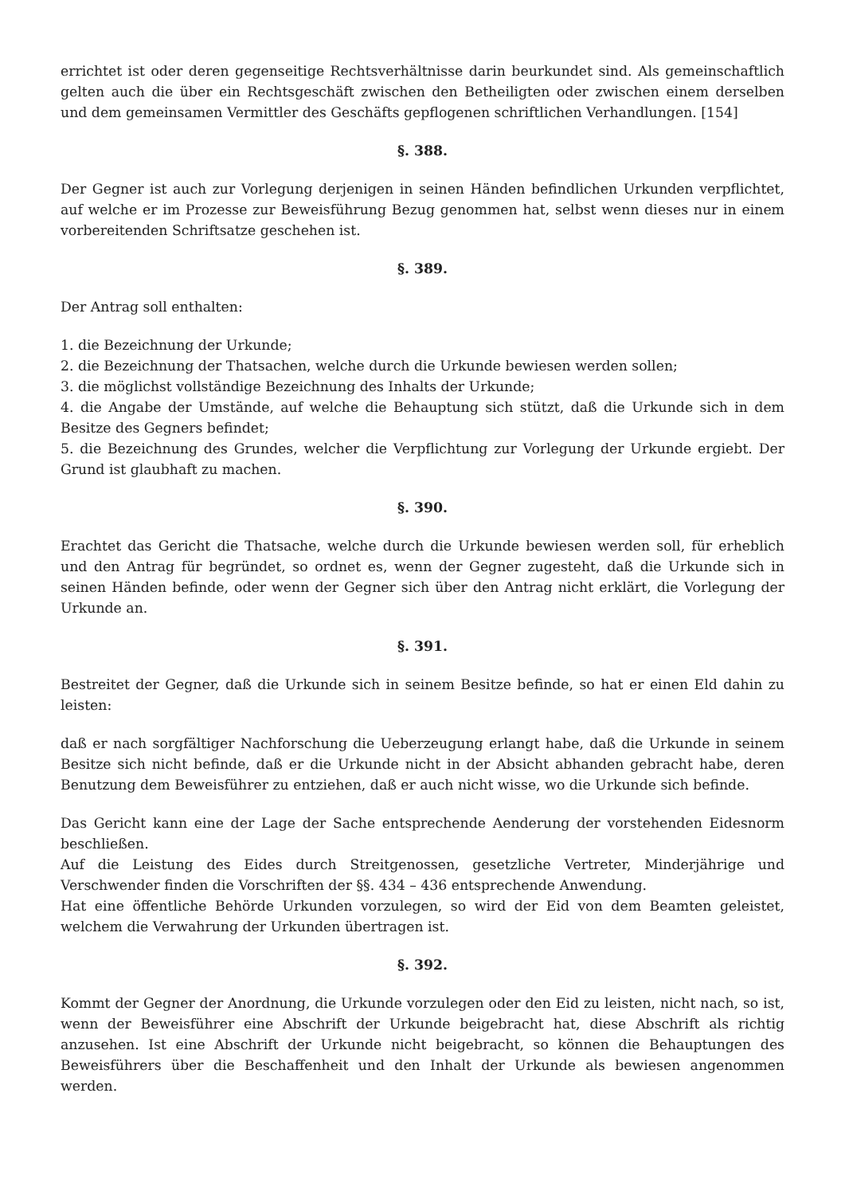errichtet ist oder deren gegenseitige Rechtsverhältnisse darin beurkundet sind. Als gemeinschaftlich gelten auch die über ein Rechtsgeschäft zwischen den Betheiligten oder zwischen einem derselben und dem gemeinsamen Vermittler des Geschäfts gepflogenen schriftlichen Verhandlungen. [154]
§. 388.
Der Gegner ist auch zur Vorlegung derjenigen in seinen Händen befindlichen Urkunden verpflichtet, auf welche er im Prozesse zur Beweisführung Bezug genommen hat, selbst wenn dieses nur in einem vorbereitenden Schriftsatze geschehen ist.
§. 389.
Der Antrag soll enthalten:
1. die Bezeichnung der Urkunde;
2. die Bezeichnung der Thatsachen, welche durch die Urkunde bewiesen werden sollen;
3. die möglichst vollständige Bezeichnung des Inhalts der Urkunde;
4. die Angabe der Umstände, auf welche die Behauptung sich stützt, daß die Urkunde sich in dem Besitze des Gegners befindet;
5. die Bezeichnung des Grundes, welcher die Verpflichtung zur Vorlegung der Urkunde ergiebt. Der Grund ist glaubhaft zu machen.
§. 390.
Erachtet das Gericht die Thatsache, welche durch die Urkunde bewiesen werden soll, für erheblich und den Antrag für begründet, so ordnet es, wenn der Gegner zugesteht, daß die Urkunde sich in seinen Händen befinde, oder wenn der Gegner sich über den Antrag nicht erklärt, die Vorlegung der Urkunde an.
§. 391.
Bestreitet der Gegner, daß die Urkunde sich in seinem Besitze befinde, so hat er einen Eld dahin zu leisten:
daß er nach sorgfältiger Nachforschung die Ueberzeugung erlangt habe, daß die Urkunde in seinem Besitze sich nicht befinde, daß er die Urkunde nicht in der Absicht abhanden gebracht habe, deren Benutzung dem Beweisführer zu entziehen, daß er auch nicht wisse, wo die Urkunde sich befinde.
Das Gericht kann eine der Lage der Sache entsprechende Aenderung der vorstehenden Eidesnorm beschließen.
Auf die Leistung des Eides durch Streitgenossen, gesetzliche Vertreter, Minderjährige und Verschwender finden die Vorschriften der §§. 434 – 436 entsprechende Anwendung.
Hat eine öffentliche Behörde Urkunden vorzulegen, so wird der Eid von dem Beamten geleistet, welchem die Verwahrung der Urkunden übertragen ist.
§. 392.
Kommt der Gegner der Anordnung, die Urkunde vorzulegen oder den Eid zu leisten, nicht nach, so ist, wenn der Beweisführer eine Abschrift der Urkunde beigebracht hat, diese Abschrift als richtig anzusehen. Ist eine Abschrift der Urkunde nicht beigebracht, so können die Behauptungen des Beweisführers über die Beschaffenheit und den Inhalt der Urkunde als bewiesen angenommen werden.